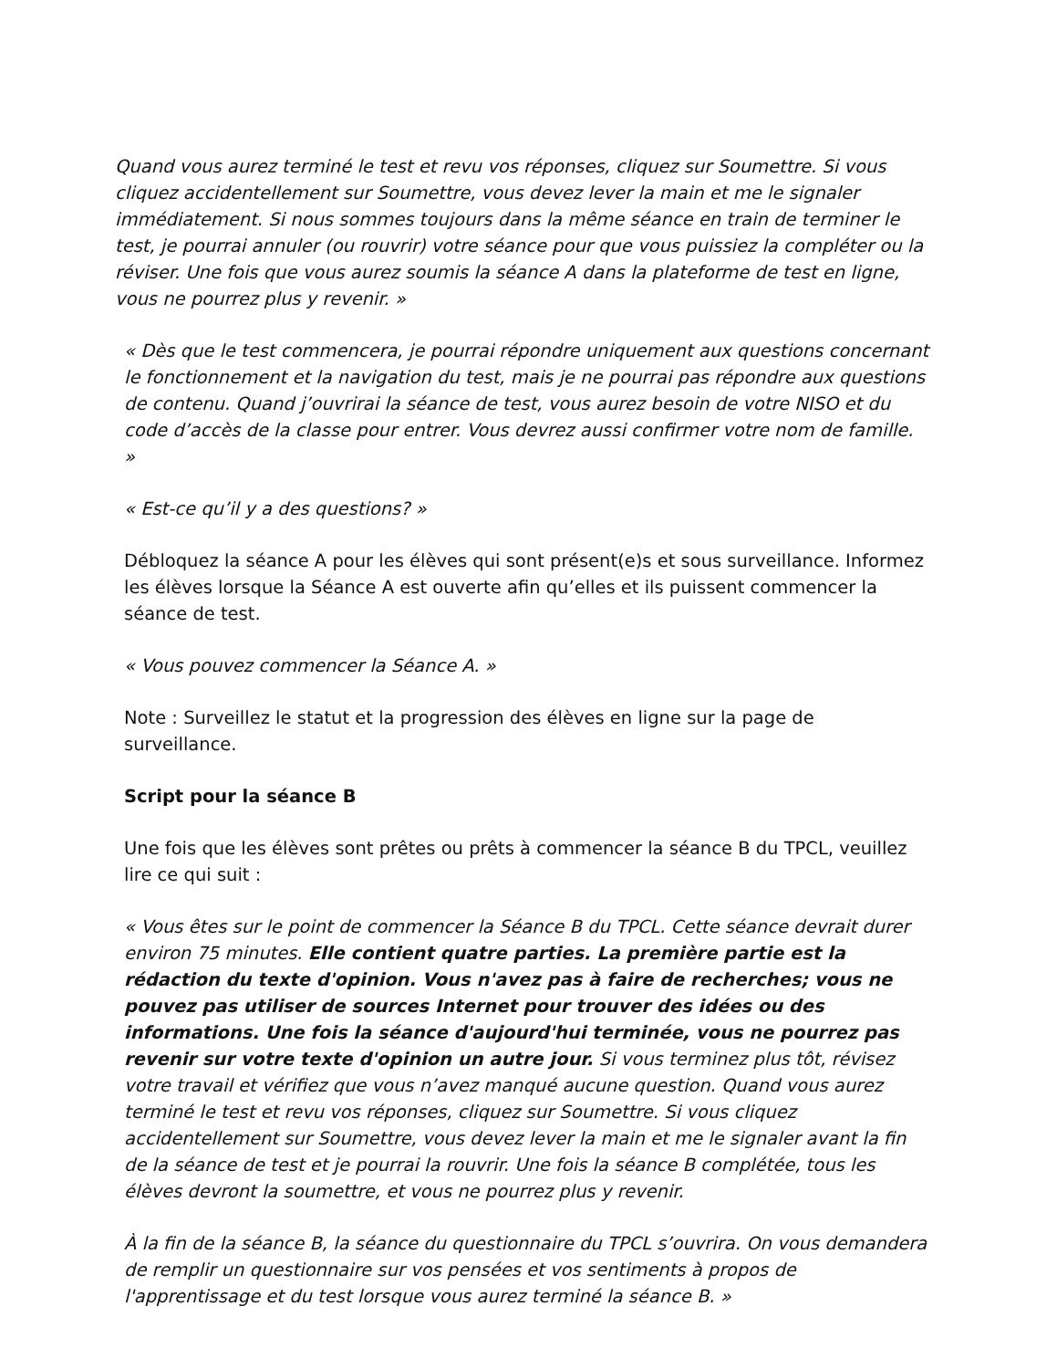Quand vous aurez terminé le test et revu vos réponses, cliquez sur Soumettre. Si vous cliquez accidentellement sur Soumettre, vous devez lever la main et me le signaler immédiatement. Si nous sommes toujours dans la même séance en train de terminer le test, je pourrai annuler (ou rouvrir) votre séance pour que vous puissiez la compléter ou la réviser. Une fois que vous aurez soumis la séance A dans la plateforme de test en ligne, vous ne pourrez plus y revenir. »
« Dès que le test commencera, je pourrai répondre uniquement aux questions concernant le fonctionnement et la navigation du test, mais je ne pourrai pas répondre aux questions de contenu. Quand j’ouvrirai la séance de test, vous aurez besoin de votre NISO et du code d’accès de la classe pour entrer. Vous devrez aussi confirmer votre nom de famille. »
« Est-ce qu’il y a des questions? »
Débloquez la séance A pour les élèves qui sont présent(e)s et sous surveillance. Informez les élèves lorsque la Séance A est ouverte afin qu’elles et ils puissent commencer la séance de test.
« Vous pouvez commencer la Séance A. »
Note : Surveillez le statut et la progression des élèves en ligne sur la page de surveillance.
Script pour la séance B
Une fois que les élèves sont prêtes ou prêts à commencer la séance B du TPCL, veuillez lire ce qui suit :
« Vous êtes sur le point de commencer la Séance B du TPCL. Cette séance devrait durer environ 75 minutes. Elle contient quatre parties. La première partie est la rédaction du texte d'opinion. Vous n'avez pas à faire de recherches; vous ne pouvez pas utiliser de sources Internet pour trouver des idées ou des informations. Une fois la séance d'aujourd'hui terminée, vous ne pourrez pas revenir sur votre texte d'opinion un autre jour. Si vous terminez plus tôt, révisez votre travail et vérifiez que vous n’avez manqué aucune question. Quand vous aurez terminé le test et revu vos réponses, cliquez sur Soumettre. Si vous cliquez accidentellement sur Soumettre, vous devez lever la main et me le signaler avant la fin de la séance de test et je pourrai la rouvrir. Une fois la séance B complétée, tous les élèves devront la soumettre, et vous ne pourrez plus y revenir.
À la fin de la séance B, la séance du questionnaire du TPCL s’ouvrira. On vous demandera de remplir un questionnaire sur vos pensées et vos sentiments à propos de l'apprentissage et du test lorsque vous aurez terminé la séance B. »